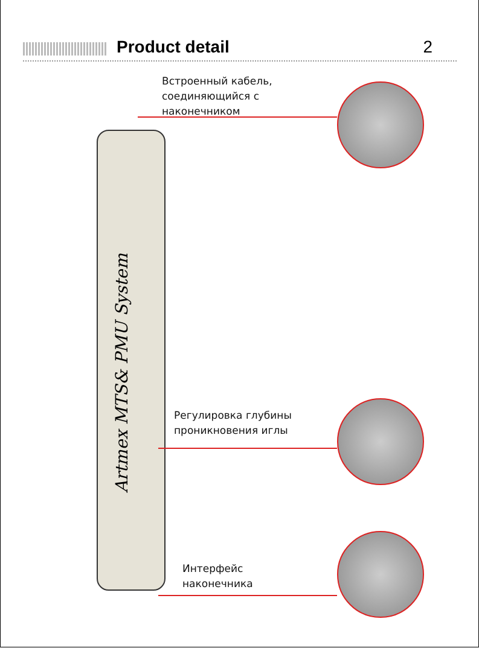Product detail 2
Artmex MTS& PMU System
Встроенный кабель,
соединяющийся с
наконечником
Регулировка глубины
проникновения иглы
Интерфейс
наконечника